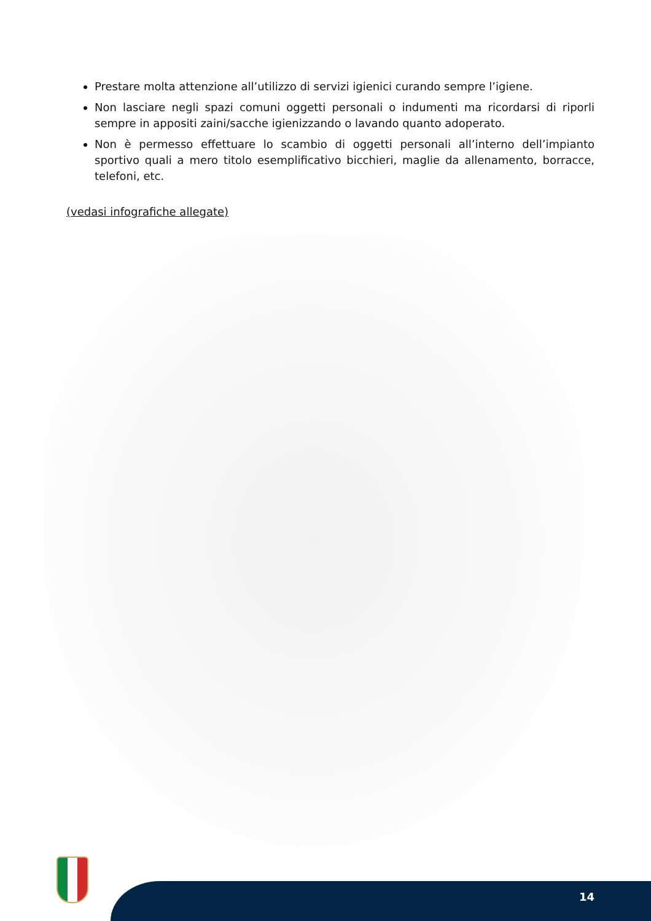Prestare molta attenzione all’utilizzo di servizi igienici curando sempre l’igiene.
Non lasciare negli spazi comuni oggetti personali o indumenti ma ricordarsi di riporli sempre in appositi zaini/sacche igienizzando o lavando quanto adoperato.
Non è permesso effettuare lo scambio di oggetti personali all’interno dell’impianto sportivo quali a mero titolo esemplificativo bicchieri, maglie da allenamento, borracce, telefoni, etc.
(vedasi infografiche allegate)
14